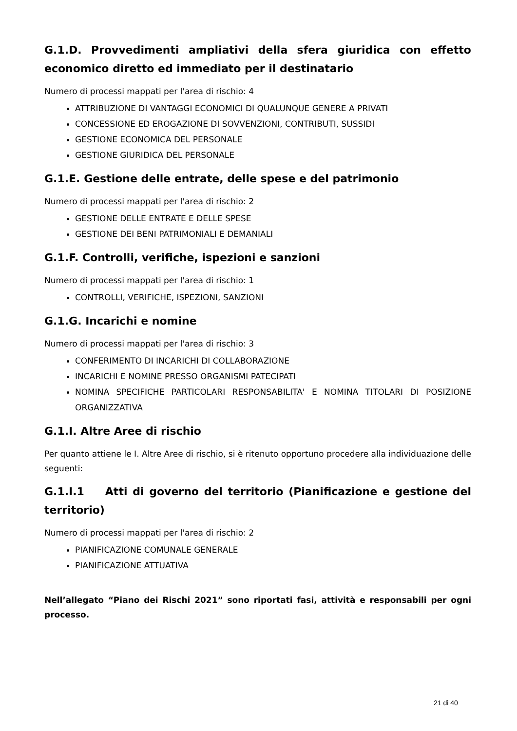G.1.D. Provvedimenti ampliativi della sfera giuridica con effetto economico diretto ed immediato per il destinatario
Numero di processi mappati per l'area di rischio: 4
ATTRIBUZIONE DI VANTAGGI ECONOMICI DI QUALUNQUE GENERE A PRIVATI
CONCESSIONE ED EROGAZIONE DI SOVVENZIONI, CONTRIBUTI, SUSSIDI
GESTIONE ECONOMICA DEL PERSONALE
GESTIONE GIURIDICA DEL PERSONALE
G.1.E. Gestione delle entrate, delle spese e del patrimonio
Numero di processi mappati per l'area di rischio: 2
GESTIONE DELLE ENTRATE E DELLE SPESE
GESTIONE DEI BENI PATRIMONIALI E DEMANIALI
G.1.F. Controlli, verifiche, ispezioni e sanzioni
Numero di processi mappati per l'area di rischio: 1
CONTROLLI, VERIFICHE, ISPEZIONI, SANZIONI
G.1.G. Incarichi e nomine
Numero di processi mappati per l'area di rischio: 3
CONFERIMENTO DI INCARICHI DI COLLABORAZIONE
INCARICHI E NOMINE PRESSO ORGANISMI PATECIPATI
NOMINA SPECIFICHE PARTICOLARI RESPONSABILITA' E NOMINA TITOLARI DI POSIZIONE ORGANIZZATIVA
G.1.I. Altre Aree di rischio
Per quanto attiene le I. Altre Aree di rischio, si è ritenuto opportuno procedere alla individuazione delle seguenti:
G.1.I.1 Atti di governo del territorio (Pianificazione e gestione del territorio)
Numero di processi mappati per l'area di rischio: 2
PIANIFICAZIONE COMUNALE GENERALE
PIANIFICAZIONE ATTUATIVA
Nell’allegato “Piano dei Rischi 2021” sono riportati fasi, attività e responsabili per ogni processo.
21 di 40